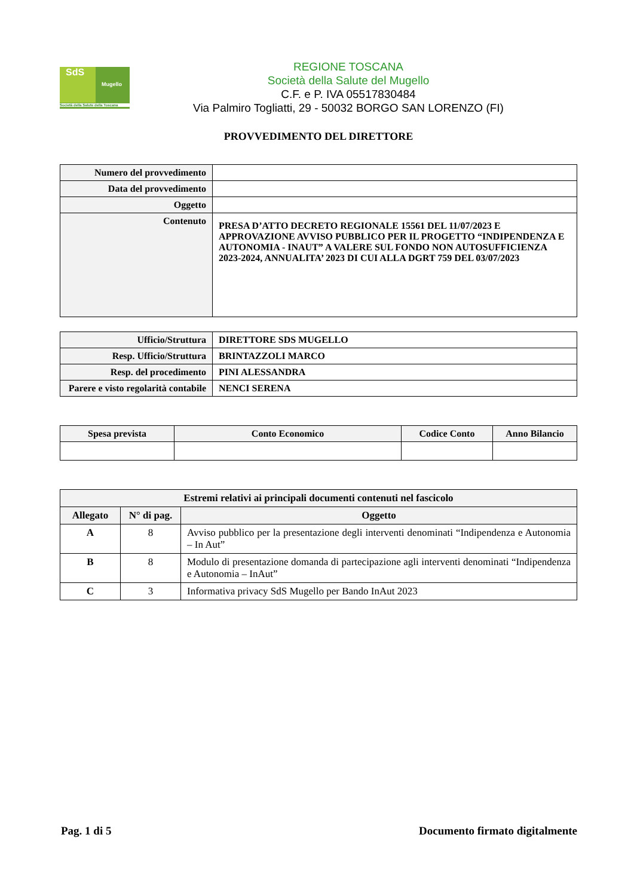SdS
Mugello
Società della Salute della Toscana
REGIONE TOSCANA
Società della Salute del Mugello
C.F. e P. IVA 05517830484
Via Palmiro Togliatti, 29 - 50032 BORGO SAN LORENZO (FI)
PROVVEDIMENTO DEL DIRETTORE
| Numero del provvedimento | |
| Data del provvedimento | |
| Oggetto | |
| Contenuto | PRESA D’ATTO DECRETO REGIONALE 15561 DEL 11/07/2023 E APPROVAZIONE AVVISO PUBBLICO PER IL PROGETTO “INDIPENDENZA E AUTONOMIA - INAUT” A VALERE SUL FONDO NON AUTOSUFFICIENZA 2023-2024, ANNUALITA’ 2023 DI CUI ALLA DGRT 759 DEL 03/07/2023 |
| Ufficio/Struttura | DIRETTORE SDS MUGELLO |
| Resp. Ufficio/Struttura | BRINTAZZOLI MARCO |
| Resp. del procedimento | PINI ALESSANDRA |
| Parere e visto regolarità contabile | NENCI SERENA |
| Spesa prevista | Conto Economico | Codice Conto | Anno Bilancio |
| --- | --- | --- | --- |
| Estremi relativi ai principali documenti contenuti nel fascicolo | | |
| --- | --- | --- |
| Allegato | N° di pag. | Oggetto |
| A | 8 | Avviso pubblico per la presentazione degli interventi denominati “Indipendenza e Autonomia – In Aut” |
| B | 8 | Modulo di presentazione domanda di partecipazione agli interventi denominati “Indipendenza e Autonomia – InAut” |
| C | 3 | Informativa privacy SdS Mugello per Bando InAut 2023 |
Pag. 1 di 5 Documento firmato digitalmente